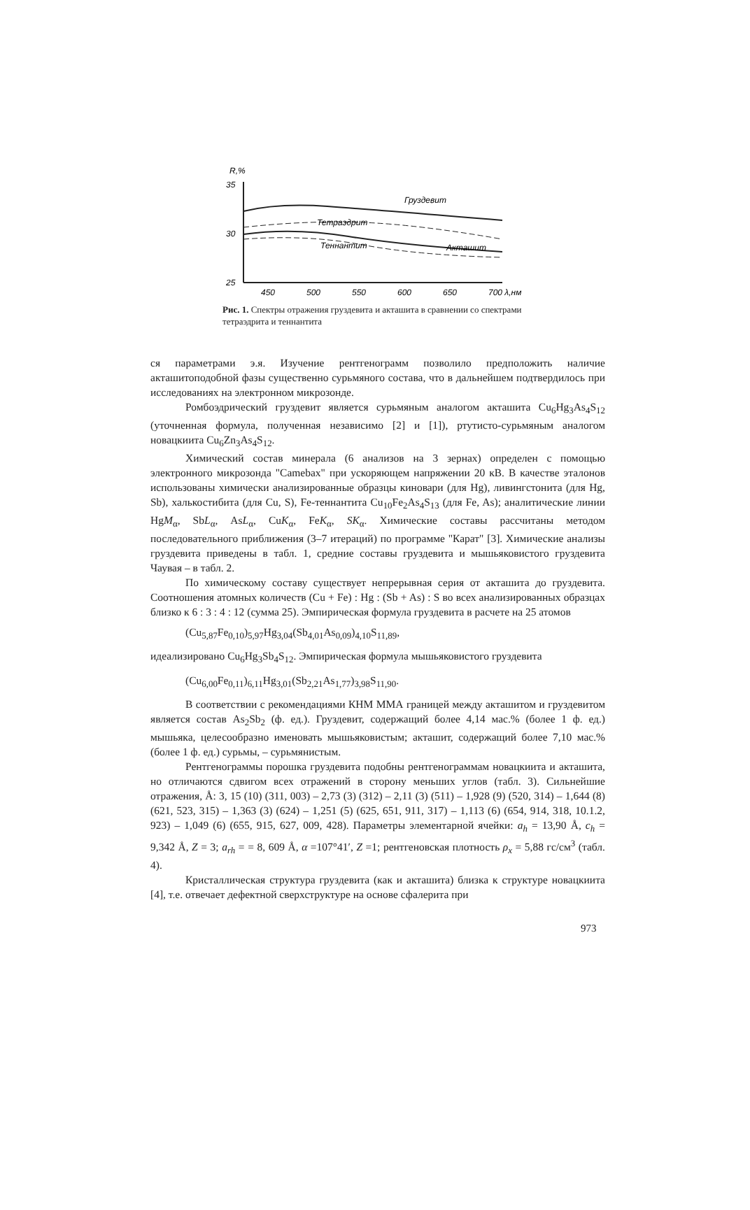R,%
35
30
25
Груздевит
Тетраэдрит
Теннантит
Акташит
450
500
550
600
650
700 λ,нм
Рис. 1. Спектры отражения груздевита и акташита в сравнении со спектрами тетраэдрита и теннантита
ся параметрами э.я. Изучение рентгенограмм позволило предположить наличие акташитоподобной фазы существенно сурьмяного состава, что в дальнейшем подтвердилось при исследованиях на электронном микрозонде.
Ромбоэдрический груздевит является сурьмяным аналогом акташита Cu<sub>6</sub>Hg<sub>3</sub>As<sub>4</sub>S<sub>12</sub> (уточненная формула, полученная независимо [2] и [1]), ртутисто-сурьмяным аналогом новацкиита Cu<sub>6</sub>Zn<sub>3</sub>As<sub>4</sub>S<sub>12</sub>.
Химический состав минерала (6 анализов на 3 зернах) определен с помощью электронного микрозонда "Camebax" при ускоряющем напряжении 20 кВ. В качестве эталонов использованы химически анализированные образцы киновари (для Hg), ливингстонита (для Hg, Sb), халькостибита (для Cu, S), Fe-теннантита Cu<sub>10</sub>Fe<sub>2</sub>As<sub>4</sub>S<sub>13</sub> (для Fe, As); аналитические линии HgM<sub>α</sub>, SbL<sub>α</sub>, AsL<sub>α</sub>, CuK<sub>α</sub>, FeK<sub>α</sub>, SK<sub>α</sub>. Химические составы рассчитаны методом последовательного приближения (3–7 итераций) по программе "Карат" [3]. Химические анализы груздевита приведены в табл. 1, средние составы груздевита и мышьяковистого груздевита Чаувая – в табл. 2.
По химическому составу существует непрерывная серия от акташита до груздевита. Соотношения атомных количеств (Cu + Fe) : Hg : (Sb + As) : S во всех анализированных образцах близко к 6 : 3 : 4 : 12 (сумма 25). Эмпирическая формула груздевита в расчете на 25 атомов
(Cu<sub>5,87</sub>Fe<sub>0,10</sub>)<sub>5,97</sub>Hg<sub>3,04</sub>(Sb<sub>4,01</sub>As<sub>0,09</sub>)<sub>4,10</sub>S<sub>11,89</sub>,
идеализировано Cu<sub>6</sub>Hg<sub>3</sub>Sb<sub>4</sub>S<sub>12</sub>. Эмпирическая формула мышьяковистого груздевита
(Cu<sub>6,00</sub>Fe<sub>0,11</sub>)<sub>6,11</sub>Hg<sub>3,01</sub>(Sb<sub>2,21</sub>As<sub>1,77</sub>)<sub>3,98</sub>S<sub>11,90</sub>.
В соответствии с рекомендациями КНМ ММА границей между акташитом и груздевитом является состав As<sub>2</sub>Sb<sub>2</sub> (ф. ед.). Груздевит, содержащий более 4,14 мас.% (более 1 ф. ед.) мышьяка, целесообразно именовать мышьяковистым; акташит, содержащий более 7,10 мас.% (более 1 ф. ед.) сурьмы, – сурьмянистым.
Рентгенограммы порошка груздевита подобны рентгенограммам новацкиита и акташита, но отличаются сдвигом всех отражений в сторону меньших углов (табл. 3). Сильнейшие отражения, Å: 3, 15 (10) (311, 003) – 2,73 (3) (312) – 2,11 (3) (511) – 1,928 (9) (520, 314) – 1,644 (8) (621, 523, 315) – 1,363 (3) (624) – 1,251 (5) (625, 651, 911, 317) – 1,113 (6) (654, 914, 318, 10.1.2, 923) – 1,049 (6) (655, 915, 627, 009, 428). Параметры элементарной ячейки: a<sub>h</sub> = 13,90 Å, c<sub>h</sub> = 9,342 Å, Z = 3; a<sub>rh</sub> = = 8, 609 Å, α =107°41′, Z =1; рентгеновская плотность ρ<sub>x</sub> = 5,88 гс/см<sup>3</sup> (табл. 4).
Кристаллическая структура груздевита (как и акташита) близка к структуре новацкиита [4], т.е. отвечает дефектной сверхструктуре на основе сфалерита при
973